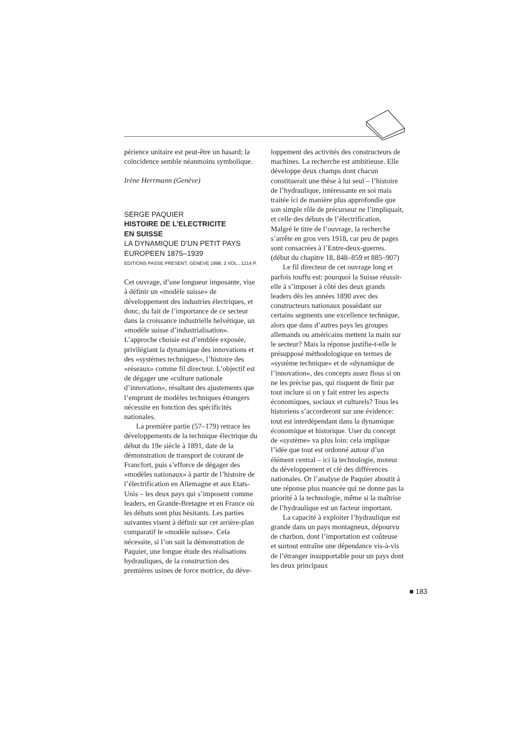périence unitaire est peut-être un hasard; la coïncidence semble néanmoins symbolique.
Irène Herrmann (Genève)
SERGE PAQUIER
HISTOIRE DE L’ELECTRICITE
EN SUISSE
LA DYNAMIQUE D’UN PETIT PAYS EUROPEEN 1875–1939
EDITIONS PASSE PRESENT, GENEVE 1998, 2 VOL., 1214 P.
Cet ouvrage, d’une longueur imposante, vise à définir un «modèle suisse» de développement des industries électriques, et donc, du fait de l’importance de ce secteur dans la croissance industrielle helvétique, un «modèle suisse d’industrialisation». L’approche choisie est d’emblée exposée, privilégiant la dynamique des innovations et des «systèmes techniques», l’histoire des «réseaux» comme fil directeur. L’objectif est de dégager une «culture nationale d’innovation», résultant des ajustements que l’emprunt de modèles techniques étrangers nécessite en fonction des spécificités nationales.
La première partie (57–179) retrace les développements de la technique électrique du début du 19e siècle à 1891, date de la démonstration de transport de courant de Francfort, puis s’efforce de dégager des «modèles nationaux» à partir de l’histoire de l’électrification en Allemagne et aux Etats-Unis – les deux pays qui s’imposent comme leaders, en Grande-Bretagne et en France où les débuts sont plus hésitants. Les parties suivantes visent à définir sur cet arrière-plan comparatif le «modèle suisse». Cela nécessite, si l’on suit la démonstration de Paquier, une longue étude des réalisations hydrauliques, de la construction des premières usines de force motrice, du déve-
loppement des activités des constructeurs de machines. La recherche est ambitieuse. Elle développe deux champs dont chacun constituerait une thèse à lui seul – l’histoire de l’hydraulique, intéressante en soi mais traitée ici de manière plus approfondie que son simple rôle de précurseur ne l’impliquait, et celle des débuts de l’électrification. Malgré le titre de l’ouvrage, la recherche s’arrête en gros vers 1918, car peu de pages sont consacrées à l’Entre-deux-guerres. (début du chapitre 18, 848–859 et 885–907)
Le fil directeur de cet ouvrage long et parfois touffu est: pourquoi la Suisse réussit-elle à s’imposer à côté des deux grands leaders dès les années 1890 avec des constructeurs nationaux possédant sur certains segments une excellence technique, alors que dans d’autres pays les groupes allemands ou américains mettent la main sur le secteur? Mais la réponse justifie-t-elle le présupposé méthodologique en termes de «système technique» et de «dynamique de l’innovation», des concepts assez flous si on ne les précise pas, qui risquent de finir par tout inclure si on y fait entrer les aspects économiques, sociaux et culturels? Tous les historiens s’accorderont sur une évidence: tout est interdépendant dans la dynamique économique et historique. User du concept de «système» va plus loin: cela implique l’idée que tout est ordonné autour d’un élément central – ici la technologie, moteur du développement et clé des différences nationales. Or l’analyse de Paquier aboutit à une réponse plus nuancée qui ne donne pas la priorité à la technologie, même si la maîtrise de l’hydraulique est un facteur important.
La capacité à exploiter l’hydraulique est grande dans un pays montagneux, dépourvu de charbon, dont l’importation est coûteuse et surtout entraîne une dépendance vis-à-vis de l’étranger insupportable pour un pays dont les deux principaux
■ 183